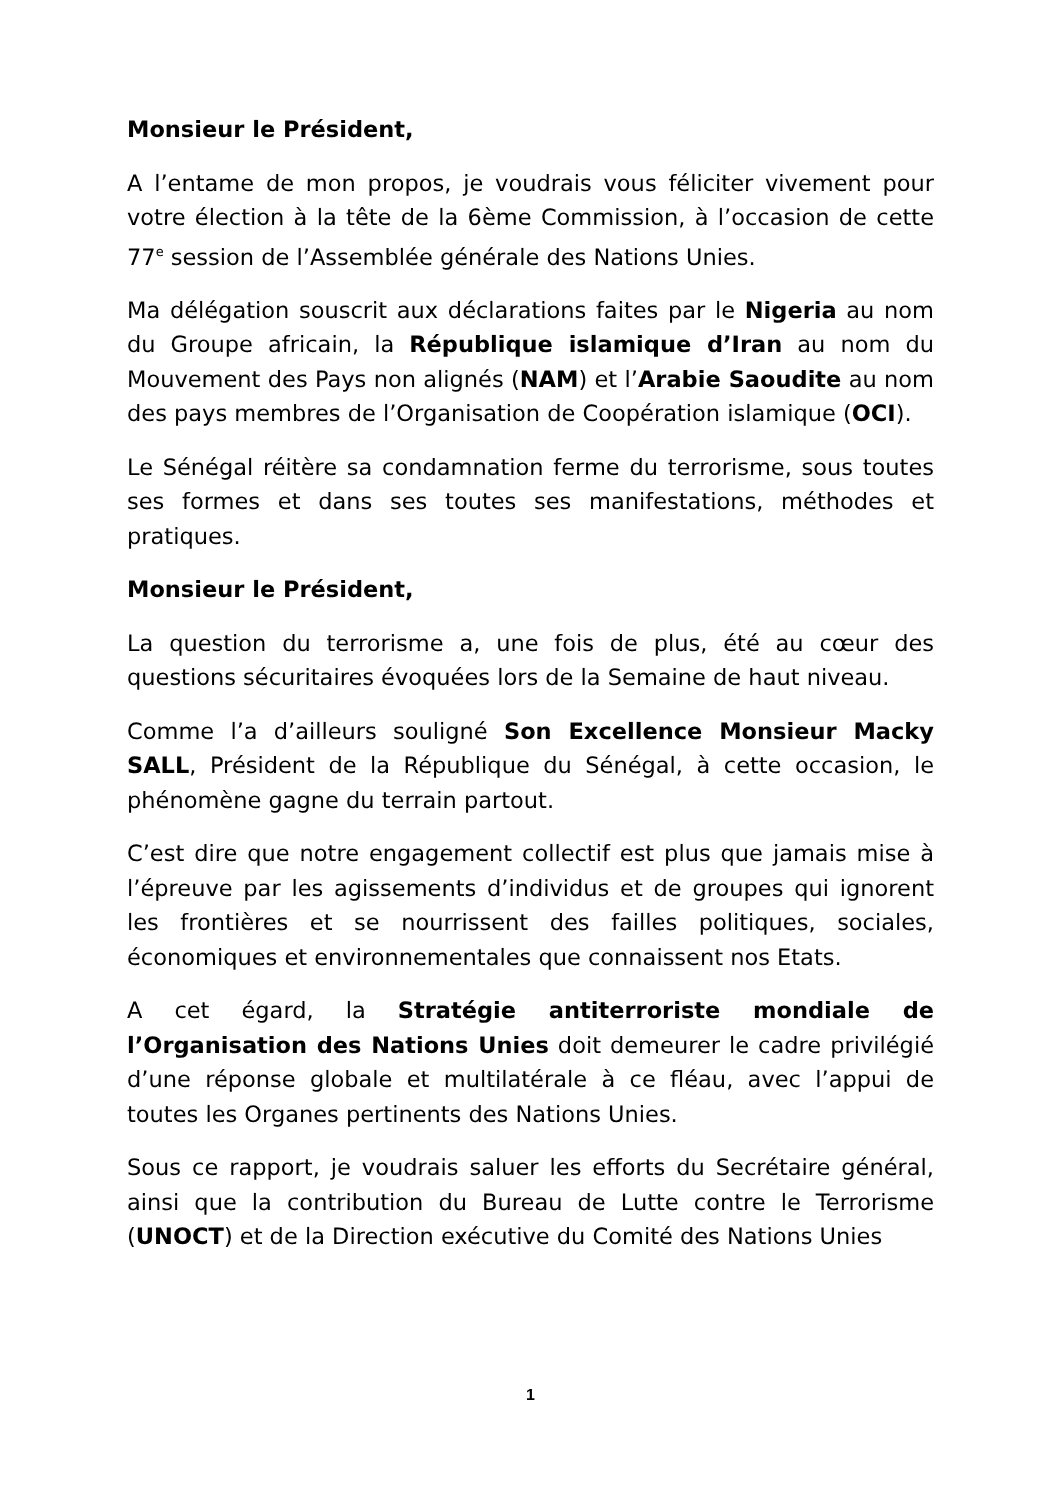Monsieur le Président,
A l’entame de mon propos, je voudrais vous féliciter vivement pour votre élection à la tête de la 6ème Commission, à l’occasion de cette 77<sup>e</sup> session de l’Assemblée générale des Nations Unies.
Ma délégation souscrit aux déclarations faites par le Nigeria au nom du Groupe africain, la République islamique d’Iran au nom du Mouvement des Pays non alignés (NAM) et l’Arabie Saoudite au nom des pays membres de l’Organisation de Coopération islamique (OCI).
Le Sénégal réitère sa condamnation ferme du terrorisme, sous toutes ses formes et dans ses toutes ses manifestations, méthodes et pratiques.
Monsieur le Président,
La question du terrorisme a, une fois de plus, été au cœur des questions sécuritaires évoquées lors de la Semaine de haut niveau.
Comme l’a d’ailleurs souligné Son Excellence Monsieur Macky SALL, Président de la République du Sénégal, à cette occasion, le phénomène gagne du terrain partout.
C’est dire que notre engagement collectif est plus que jamais mise à l’épreuve par les agissements d’individus et de groupes qui ignorent les frontières et se nourrissent des failles politiques, sociales, économiques et environnementales que connaissent nos Etats.
A cet égard, la Stratégie antiterroriste mondiale de l’Organisation des Nations Unies doit demeurer le cadre privilégié d’une réponse globale et multilatérale à ce fléau, avec l’appui de toutes les Organes pertinents des Nations Unies.
Sous ce rapport, je voudrais saluer les efforts du Secrétaire général, ainsi que la contribution du Bureau de Lutte contre le Terrorisme (UNOCT) et de la Direction exécutive du Comité des Nations Unies
1